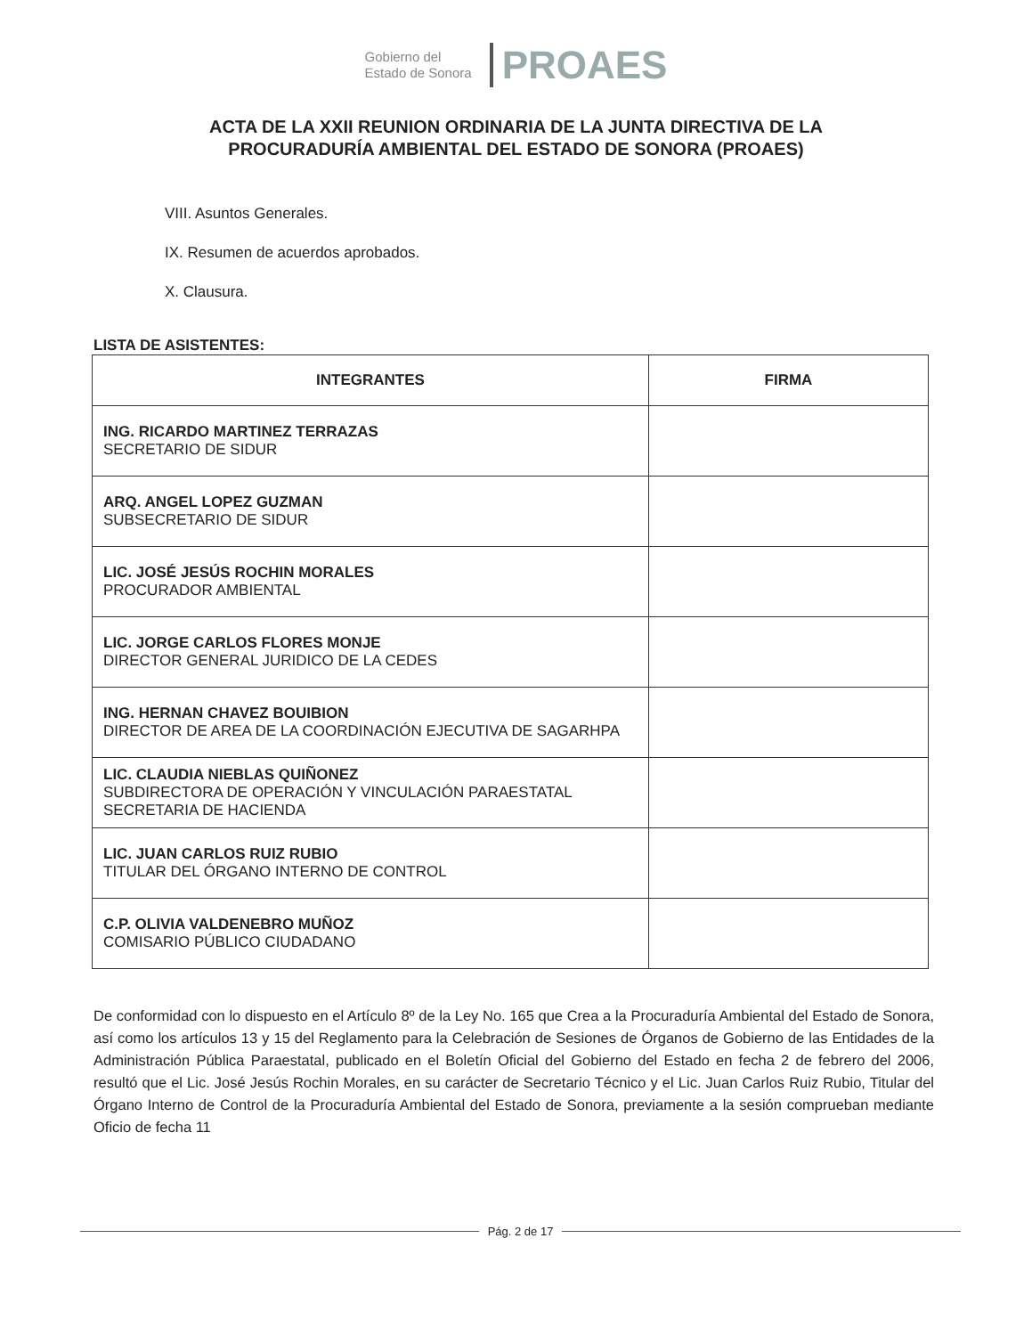Gobierno del
Estado de Sonora
PROAES
ACTA DE LA XXII REUNION ORDINARIA DE LA JUNTA DIRECTIVA DE LA
PROCURADURÍA AMBIENTAL DEL ESTADO DE SONORA (PROAES)
VIII. Asuntos Generales.
IX. Resumen de acuerdos aprobados.
X. Clausura.
LISTA DE ASISTENTES:
| INTEGRANTES | FIRMA |
| --- | --- |
| ING. RICARDO MARTINEZ TERRAZAS SECRETARIO DE SIDUR | |
| ARQ. ANGEL LOPEZ GUZMAN SUBSECRETARIO DE SIDUR | |
| LIC. JOSÉ JESÚS ROCHIN MORALES PROCURADOR AMBIENTAL | |
| LIC. JORGE CARLOS FLORES MONJE DIRECTOR GENERAL JURIDICO DE LA CEDES | |
| ING. HERNAN CHAVEZ BOUIBION DIRECTOR DE AREA DE LA COORDINACIÓN EJECUTIVA DE SAGARHPA | |
| LIC. CLAUDIA NIEBLAS QUIÑONEZ SUBDIRECTORA DE OPERACIÓN Y VINCULACIÓN PARAESTATAL SECRETARIA DE HACIENDA | |
| LIC. JUAN CARLOS RUIZ RUBIO TITULAR DEL ÓRGANO INTERNO DE CONTROL | |
| C.P. OLIVIA VALDENEBRO MUÑOZ COMISARIO PÚBLICO CIUDADANO | |
De conformidad con lo dispuesto en el Artículo 8º de la Ley No. 165 que Crea a la Procuraduría Ambiental del Estado de Sonora, así como los artículos 13 y 15 del Reglamento para la Celebración de Sesiones de Órganos de Gobierno de las Entidades de la Administración Pública Paraestatal, publicado en el Boletín Oficial del Gobierno del Estado en fecha 2 de febrero del 2006, resultó que el Lic. José Jesús Rochin Morales, en su carácter de Secretario Técnico y el Lic. Juan Carlos Ruiz Rubio, Titular del Órgano Interno de Control de la Procuraduría Ambiental del Estado de Sonora, previamente a la sesión comprueban mediante Oficio de fecha 11
Pág. 2 de 17